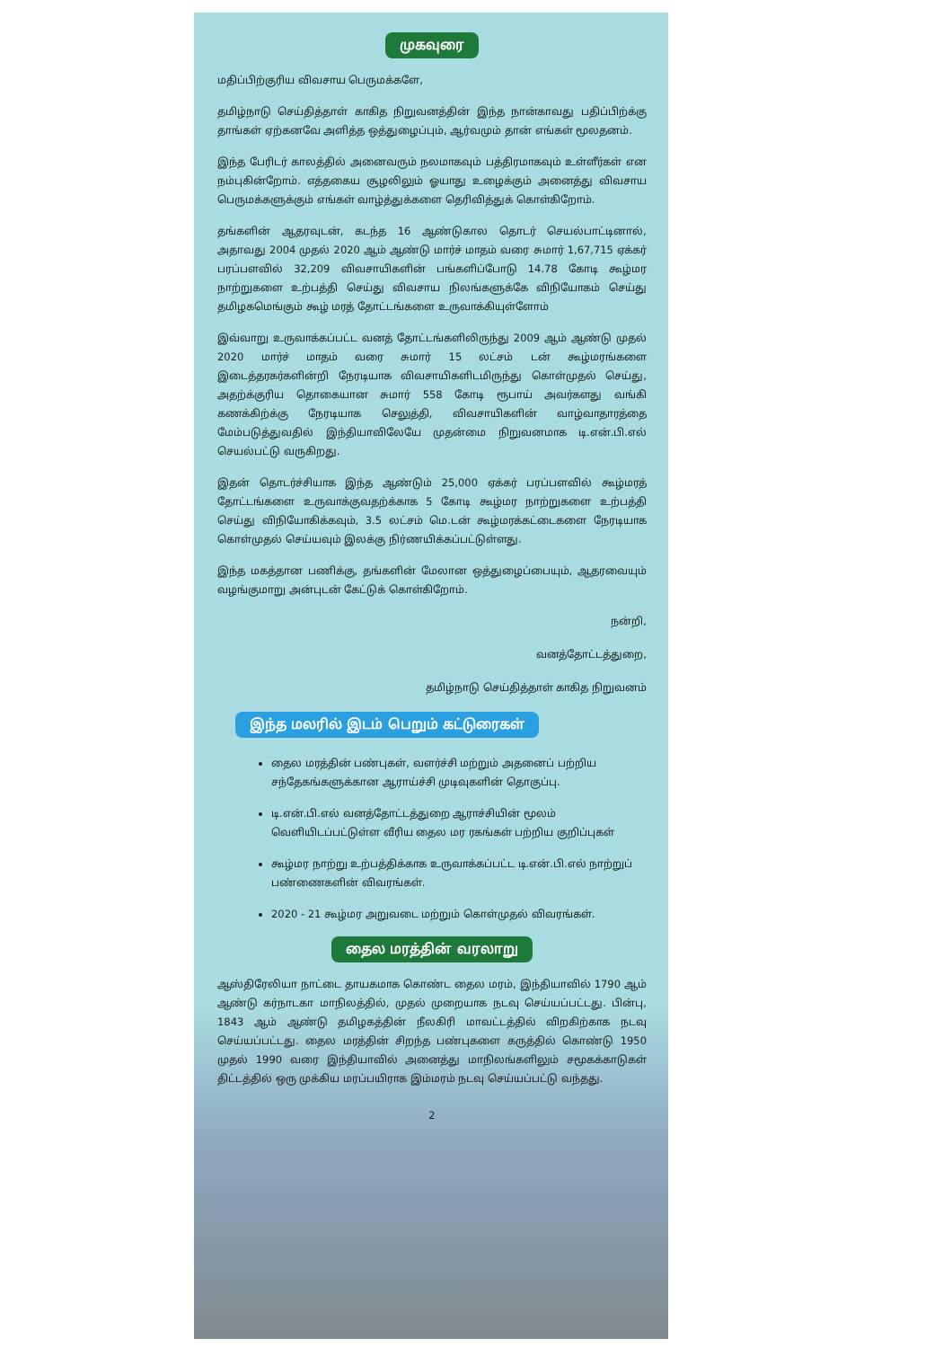முகவுரை
மதிப்பிற்குரிய விவசாய பெருமக்களே,
தமிழ்நாடு செய்தித்தாள் காகித நிறுவனத்தின் இந்த நான்காவது பதிப்பிற்க்கு தாங்கள் ஏற்கனவே அளித்த ஒத்துழைப்பும், ஆர்வமும் தான் எங்கள் மூலதனம்.
இந்த பேரிடர் காலத்தில் அனைவரும் நலமாகவும் பத்திரமாகவும் உள்ளீர்கள் என நம்புகின்றோம். எத்தகைய சூழலிலும் ஓயாது உழைக்கும் அனைத்து விவசாய பெருமக்களுக்கும் எங்கள் வாழ்த்துக்களை தெரிவித்துக் கொள்கிறோம்.
தங்களின் ஆதரவுடன், கடந்த 16 ஆண்டுகால தொடர் செயல்பாட்டினால், அதாவது 2004 முதல் 2020 ஆம் ஆண்டு மார்ச் மாதம் வரை சுமார் 1,67,715 ஏக்கர் பரப்பளவில் 32,209 விவசாயிகளின் பங்களிப்போடு 14.78 கோடி கூழ்மர நாற்றுகளை உற்பத்தி செய்து விவசாய நிலங்களுக்கே விநியோகம் செய்து தமிழகமெங்கும் கூழ் மரத் தோட்டங்களை உருவாக்கியுள்ளோம்
இவ்வாறு உருவாக்கப்பட்ட வனத் தோட்டங்களிலிருந்து 2009 ஆம் ஆண்டு முதல் 2020 மார்ச் மாதம் வரை சுமார் 15 லட்சம் டன் கூழ்மரங்களை இடைத்தரகர்களின்றி நேரடியாக விவசாயிகளிடமிருந்து கொள்முதல் செய்து, அதற்க்குரிய தொகையான சுமார் 558 கோடி ரூபாய் அவர்களது வங்கி கணக்கிற்க்கு நேரடியாக செலுத்தி, விவசாயிகளின் வாழ்வாதாரத்தை மேம்படுத்துவதில் இந்தியாவிலேயே முதன்மை நிறுவனமாக டி.என்.பி.எல் செயல்பட்டு வருகிறது.
இதன் தொடர்ச்சியாக இந்த ஆண்டும் 25,000 ஏக்கர் பரப்பளவில் கூழ்மரத் தோட்டங்களை உருவாக்குவதற்க்காக 5 கோடி கூழ்மர நாற்றுகளை உற்பத்தி செய்து விநியோகிக்கவும், 3.5 லட்சம் மெ.டன் கூழ்மரக்கட்டைகளை நேரடியாக கொள்முதல் செய்யவும் இலக்கு நிர்ணயிக்கப்பட்டுள்ளது.
இந்த மகத்தான பணிக்கு, தங்களின் மேலான ஒத்துழைப்பையும், ஆதரவையும் வழங்குமாறு அன்புடன் கேட்டுக் கொள்கிறோம்.
நன்றி,
வனத்தோட்டத்துறை,
தமிழ்நாடு செய்தித்தாள் காகித நிறுவனம்
இந்த மலரில் இடம் பெறும் கட்டுரைகள்
தைல மரத்தின் பண்புகள், வளர்ச்சி மற்றும் அதனைப் பற்றிய சந்தேகங்களுக்கான ஆராய்ச்சி முடிவுகளின் தொகுப்பு.
டி.என்.பி.எல் வனத்தோட்டத்துறை ஆராச்சியின் மூலம் வெளியிடப்பட்டுள்ள வீரிய தைல மர ரகங்கள் பற்றிய குறிப்புகள்
கூழ்மர நாற்று உற்பத்திக்காக உருவாக்கப்பட்ட டி.என்.பி.எல் நாற்றுப் பண்ணைகளின் விவரங்கள்.
2020 - 21 கூழ்மர அறுவடை மற்றும் கொள்முதல் விவரங்கள்.
தைல மரத்தின் வரலாறு
ஆஸ்திரேலியா நாட்டை தாயகமாக கொண்ட தைல மரம், இந்தியாவில் 1790 ஆம் ஆண்டு கர்நாடகா மாநிலத்தில், முதல் முறையாக நடவு செய்யப்பட்டது. பின்பு, 1843 ஆம் ஆண்டு தமிழகத்தின் நீலகிரி மாவட்டத்தில் விறகிற்காக நடவு செய்யப்பட்டது. தைல மரத்தின் சிறந்த பண்புகளை கருத்தில் கொண்டு 1950 முதல் 1990 வரை இந்தியாவில் அனைத்து மாநிலங்களிலும் சமூகக்காடுகள் திட்டத்தில் ஒரு முக்கிய மரப்பயிராக இம்மரம் நடவு செய்யப்பட்டு வந்தது.
2